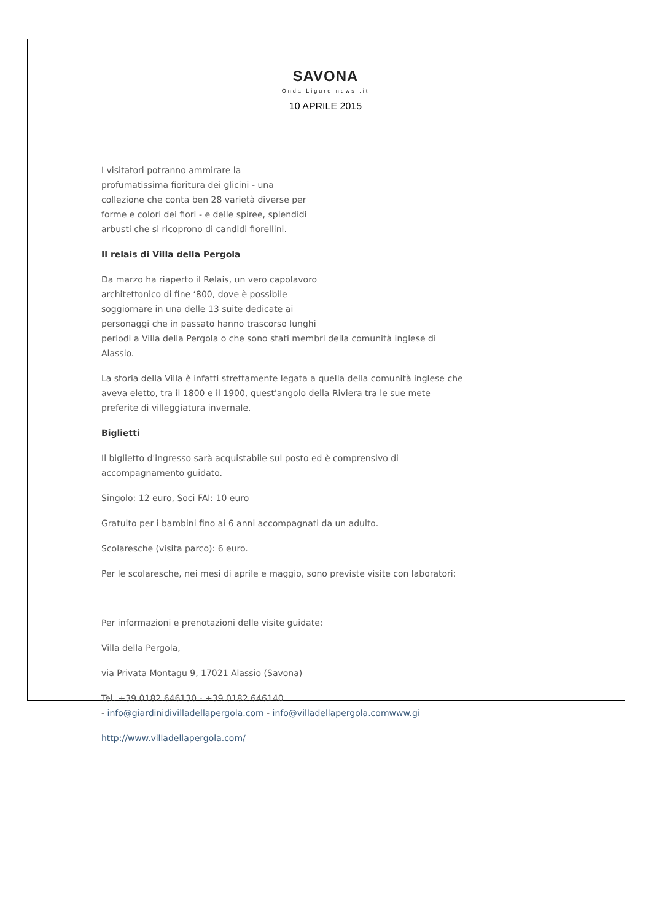SAVONA
Onda Ligure news .it
10 APRILE 2015
I visitatori potranno ammirare la
profumatissima fioritura dei glicini - una
collezione che conta ben 28 varietà diverse per
forme e colori dei fiori - e delle spiree, splendidi
arbusti che si ricoprono di candidi fiorellini.
Il relais di Villa della Pergola
Da marzo ha riaperto il Relais, un vero capolavoro
architettonico di fine ‘800, dove è possibile
soggiornare in una delle 13 suite dedicate ai
personaggi che in passato hanno trascorso lunghi
periodi a Villa della Pergola o che sono stati membri della comunità inglese di Alassio.
La storia della Villa è infatti strettamente legata a quella della comunità inglese che aveva eletto, tra il 1800 e il 1900, quest'angolo della Riviera tra le sue mete preferite di villeggiatura invernale.
Biglietti
Il biglietto d'ingresso sarà acquistabile sul posto ed è comprensivo di accompagnamento guidato.
Singolo: 12 euro, Soci FAI: 10 euro
Gratuito per i bambini fino ai 6 anni accompagnati da un adulto.
Scolaresche (visita parco): 6 euro.
Per le scolaresche, nei mesi di aprile e maggio, sono previste visite con laboratori:
Per informazioni e prenotazioni delle visite guidate:
Villa della Pergola,
via Privata Montagu 9, 17021 Alassio (Savona)
Tel. +39.0182.646130 - +39.0182.646140
- info@giardinidivilladellapergola.com - info@villadellapergola.comwww.gi
http://www.villadellapergola.com/